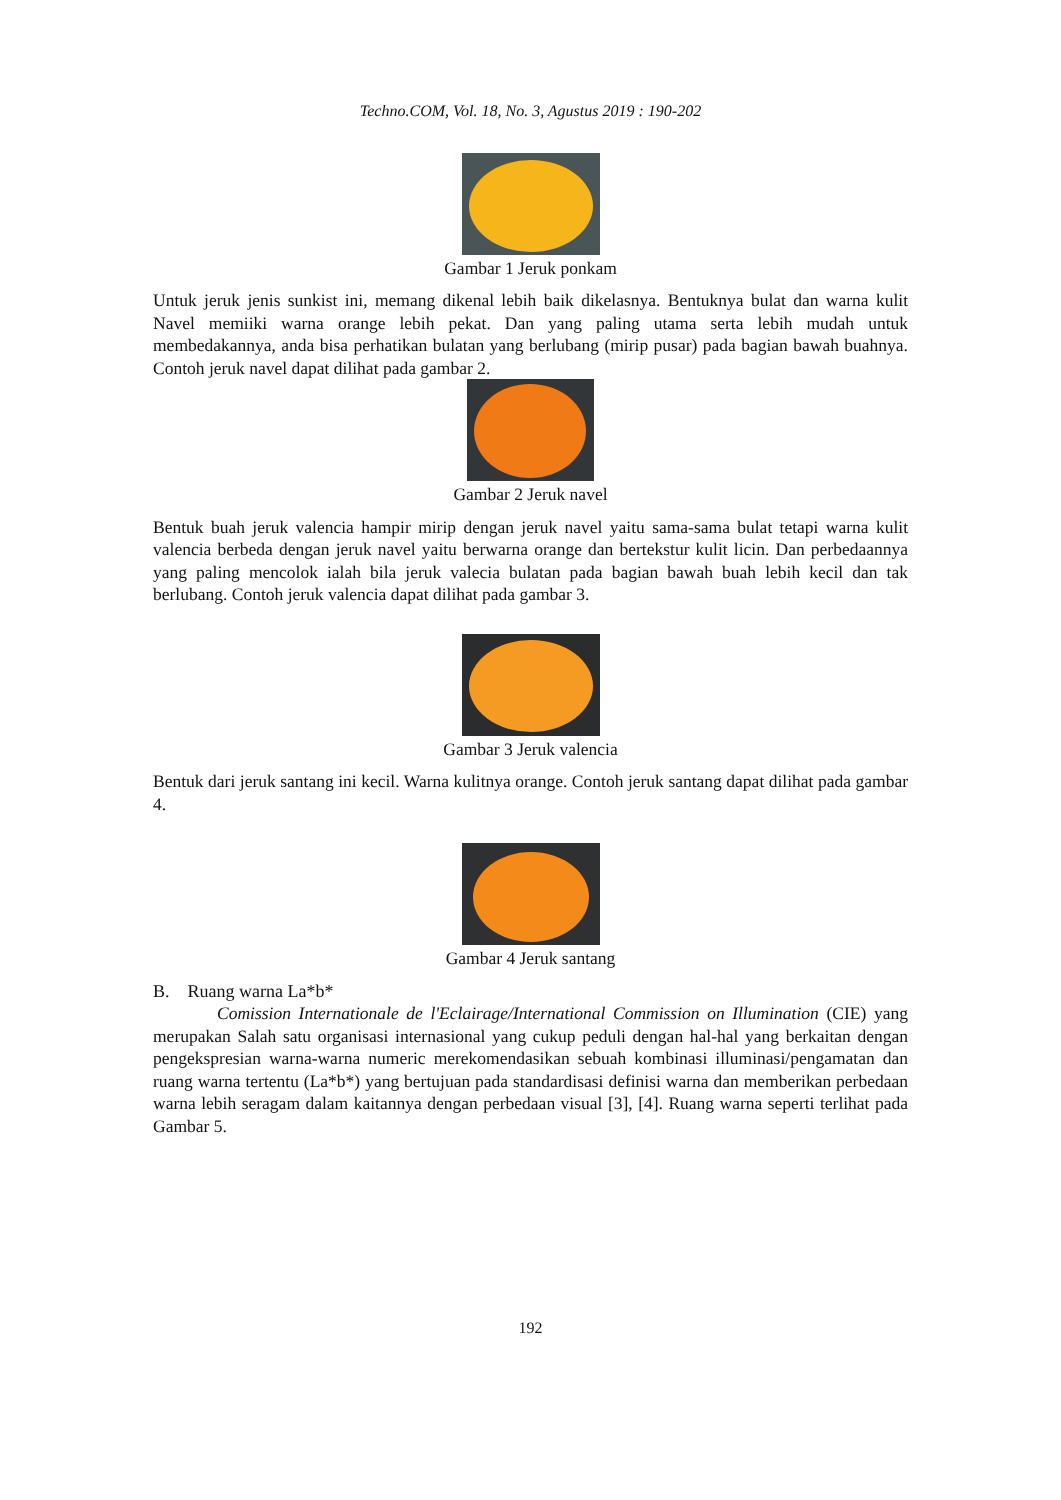Techno.COM, Vol. 18, No. 3, Agustus 2019 : 190-202
Gambar 1 Jeruk ponkam
Untuk jeruk jenis sunkist ini, memang dikenal lebih baik dikelasnya. Bentuknya bulat dan warna kulit Navel memiiki warna orange lebih pekat. Dan yang paling utama serta lebih mudah untuk membedakannya, anda bisa perhatikan bulatan yang berlubang (mirip pusar) pada bagian bawah buahnya. Contoh jeruk navel dapat dilihat pada gambar 2.
Gambar 2 Jeruk navel
Bentuk buah jeruk valencia hampir mirip dengan jeruk navel yaitu sama-sama bulat tetapi warna kulit valencia berbeda dengan jeruk navel yaitu berwarna orange dan bertekstur kulit licin. Dan perbedaannya yang paling mencolok ialah bila jeruk valecia bulatan pada bagian bawah buah lebih kecil dan tak berlubang. Contoh jeruk valencia dapat dilihat pada gambar 3.
Gambar 3 Jeruk valencia
Bentuk dari jeruk santang ini kecil. Warna kulitnya orange. Contoh jeruk santang dapat dilihat pada gambar 4.
Gambar 4 Jeruk santang
B. Ruang warna La*b*
Comission Internationale de l'Eclairage/International Commission on Illumination (CIE) yang merupakan Salah satu organisasi internasional yang cukup peduli dengan hal-hal yang berkaitan dengan pengekspresian warna-warna numeric merekomendasikan sebuah kombinasi illuminasi/pengamatan dan ruang warna tertentu (La*b*) yang bertujuan pada standardisasi definisi warna dan memberikan perbedaan warna lebih seragam dalam kaitannya dengan perbedaan visual [3], [4]. Ruang warna seperti terlihat pada Gambar 5.
192